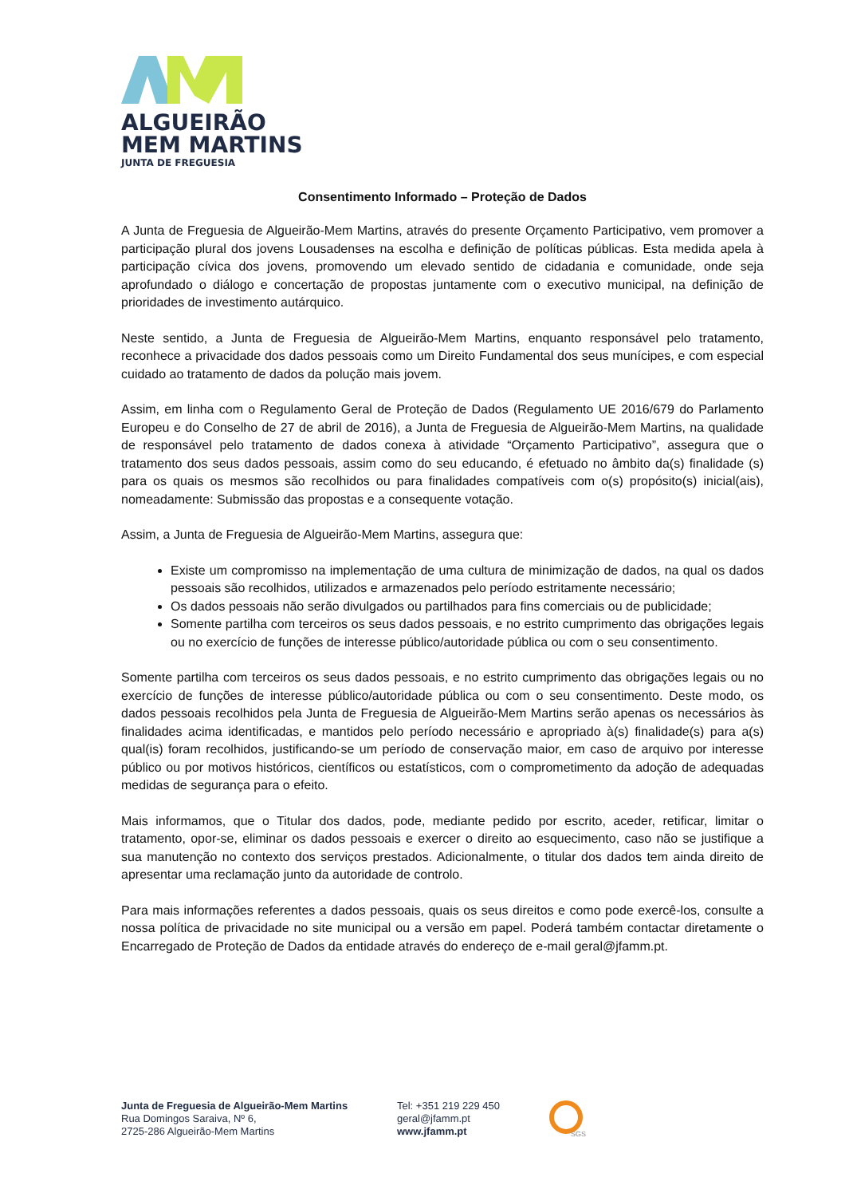ALGUEIRÃO
MEM MARTINS
JUNTA DE FREGUESIA
Consentimento Informado – Proteção de Dados
A Junta de Freguesia de Algueirão-Mem Martins, através do presente Orçamento Participativo, vem promover a participação plural dos jovens Lousadenses na escolha e definição de políticas públicas. Esta medida apela à participação cívica dos jovens, promovendo um elevado sentido de cidadania e comunidade, onde seja aprofundado o diálogo e concertação de propostas juntamente com o executivo municipal, na definição de prioridades de investimento autárquico.
Neste sentido, a Junta de Freguesia de Algueirão-Mem Martins, enquanto responsável pelo tratamento, reconhece a privacidade dos dados pessoais como um Direito Fundamental dos seus munícipes, e com especial cuidado ao tratamento de dados da polução mais jovem.
Assim, em linha com o Regulamento Geral de Proteção de Dados (Regulamento UE 2016/679 do Parlamento Europeu e do Conselho de 27 de abril de 2016), a Junta de Freguesia de Algueirão-Mem Martins, na qualidade de responsável pelo tratamento de dados conexa à atividade “Orçamento Participativo”, assegura que o tratamento dos seus dados pessoais, assim como do seu educando, é efetuado no âmbito da(s) finalidade (s) para os quais os mesmos são recolhidos ou para finalidades compatíveis com o(s) propósito(s) inicial(ais), nomeadamente: Submissão das propostas e a consequente votação.
Assim, a Junta de Freguesia de Algueirão-Mem Martins, assegura que:
Existe um compromisso na implementação de uma cultura de minimização de dados, na qual os dados pessoais são recolhidos, utilizados e armazenados pelo período estritamente necessário;
Os dados pessoais não serão divulgados ou partilhados para fins comerciais ou de publicidade;
Somente partilha com terceiros os seus dados pessoais, e no estrito cumprimento das obrigações legais ou no exercício de funções de interesse público/autoridade pública ou com o seu consentimento.
Somente partilha com terceiros os seus dados pessoais, e no estrito cumprimento das obrigações legais ou no exercício de funções de interesse público/autoridade pública ou com o seu consentimento. Deste modo, os dados pessoais recolhidos pela Junta de Freguesia de Algueirão-Mem Martins serão apenas os necessários às finalidades acima identificadas, e mantidos pelo período necessário e apropriado à(s) finalidade(s) para a(s) qual(is) foram recolhidos, justificando-se um período de conservação maior, em caso de arquivo por interesse público ou por motivos históricos, científicos ou estatísticos, com o comprometimento da adoção de adequadas medidas de segurança para o efeito.
Mais informamos, que o Titular dos dados, pode, mediante pedido por escrito, aceder, retificar, limitar o tratamento, opor-se, eliminar os dados pessoais e exercer o direito ao esquecimento, caso não se justifique a sua manutenção no contexto dos serviços prestados. Adicionalmente, o titular dos dados tem ainda direito de apresentar uma reclamação junto da autoridade de controlo.
Para mais informações referentes a dados pessoais, quais os seus direitos e como pode exercê-los, consulte a nossa política de privacidade no site municipal ou a versão em papel. Poderá também contactar diretamente o Encarregado de Proteção de Dados da entidade através do endereço de e-mail geral@jfamm.pt.
Junta de Freguesia de Algueirão-Mem Martins
Rua Domingos Saraiva, Nº 6,
2725-286 Algueirão-Mem Martins
Tel: +351 219 229 450
geral@jfamm.pt
www.jfamm.pt
SGS